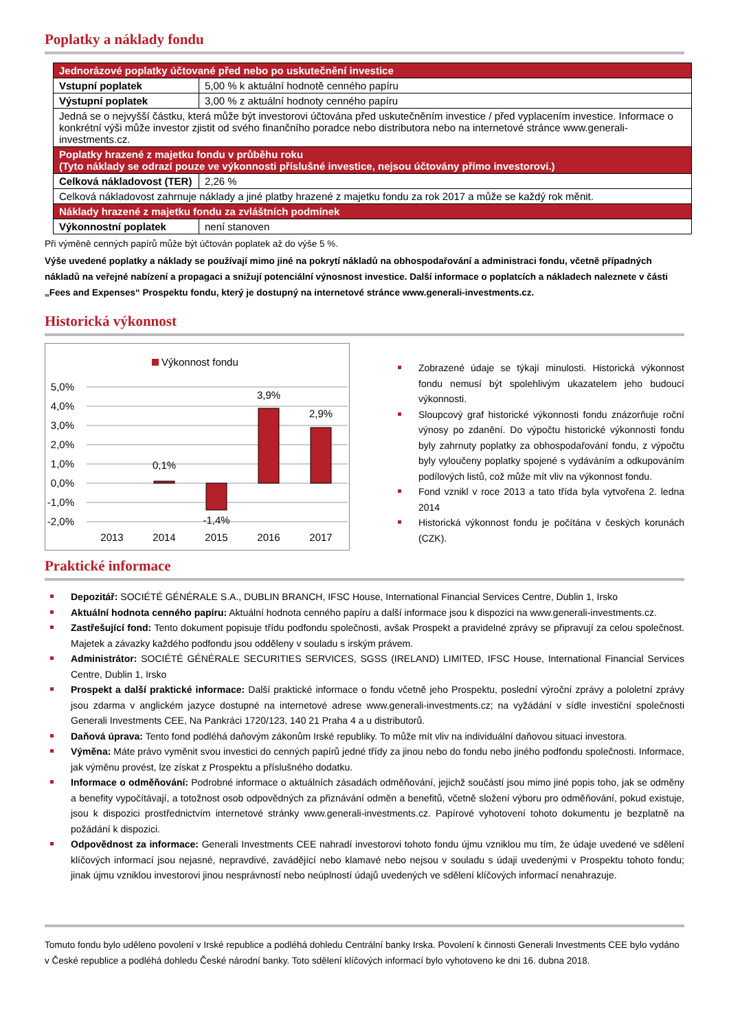Poplatky a náklady fondu
| Jednorázové poplatky účtované před nebo po uskutečnění investice | |
| Vstupní poplatek | 5,00 % k aktuální hodnotě cenného papíru |
| Výstupní poplatek | 3,00 % z aktuální hodnoty cenného papíru |
| Jedná se o nejvyšší částku, která může být investorovi účtována před uskutečněním investice / před vyplacením investice. Informace o konkrétní výši může investor zjistit od svého finančního poradce nebo distributora nebo na internetové stránce www.generali-investments.cz. | |
| Poplatky hrazené z majetku fondu v průběhu roku (Tyto náklady se odrazí pouze ve výkonnosti příslušné investice, nejsou účtovány přímo investorovi.) | |
| Celková nákladovost (TER) | 2,26 % |
| Celková nákladovost zahrnuje náklady a jiné platby hrazené z majetku fondu za rok 2017 a může se každý rok měnit. | |
| Náklady hrazené z majetku fondu za zvláštních podmínek | |
| Výkonnostní poplatek | není stanoven |
Při výměně cenných papírů může být účtován poplatek až do výše 5 %.
Výše uvedené poplatky a náklady se používají mimo jiné na pokrytí nákladů na obhospodařování a administraci fondu, včetně případných nákladů na veřejné nabízení a propagaci a snižují potenciální výnosnost investice. Další informace o poplatcích a nákladech naleznete v části „Fees and Expenses“ Prospektu fondu, který je dostupný na internetové stránce www.generali-investments.cz.
Historická výkonnost
Výkonnost fondu
5,0%
4,0%
3,0%
2,0%
1,0%
0,0%
-1,0%
-2,0%
0,1%
-1,4%
3,9%
2,9%
2013
2014
2015
2016
2017
Zobrazené údaje se týkají minulosti. Historická výkonnost fondu nemusí být spolehlivým ukazatelem jeho budoucí výkonnosti.
Sloupcový graf historické výkonnosti fondu znázorňuje roční výnosy po zdanění. Do výpočtu historické výkonnosti fondu byly zahrnuty poplatky za obhospodařování fondu, z výpočtu byly vyloučeny poplatky spojené s vydáváním a odkupováním podílových listů, což může mít vliv na výkonnost fondu.
Fond vznikl v roce 2013 a tato třída byla vytvořena 2. ledna 2014
Historická výkonnost fondu je počítána v českých korunách (CZK).
Praktické informace
Depozitář: SOCIÉTÉ GÉNÉRALE S.A., DUBLIN BRANCH, IFSC House, International Financial Services Centre, Dublin 1, Irsko
Aktuální hodnota cenného papíru: Aktuální hodnota cenného papíru a další informace jsou k dispozici na www.generali-investments.cz.
Zastřešující fond: Tento dokument popisuje třídu podfondu společnosti, avšak Prospekt a pravidelné zprávy se připravují za celou společnost. Majetek a závazky každého podfondu jsou odděleny v souladu s irským právem.
Administrátor: SOCIÉTÉ GÉNÉRALE SECURITIES SERVICES, SGSS (IRELAND) LIMITED, IFSC House, International Financial Services Centre, Dublin 1, Irsko
Prospekt a další praktické informace: Další praktické informace o fondu včetně jeho Prospektu, poslední výroční zprávy a pololetní zprávy jsou zdarma v anglickém jazyce dostupné na internetové adrese www.generali-investments.cz; na vyžádání v sídle investiční společnosti Generali Investments CEE, Na Pankráci 1720/123, 140 21 Praha 4 a u distributorů.
Daňová úprava: Tento fond podléhá daňovým zákonům Irské republiky. To může mít vliv na individuální daňovou situaci investora.
Výměna: Máte právo vyměnit svou investici do cenných papírů jedné třídy za jinou nebo do fondu nebo jiného podfondu společnosti. Informace, jak výměnu provést, lze získat z Prospektu a příslušného dodatku.
Informace o odměňování: Podrobné informace o aktuálních zásadách odměňování, jejichž součástí jsou mimo jiné popis toho, jak se odměny a benefity vypočítávají, a totožnost osob odpovědných za přiznávání odměn a benefitů, včetně složení výboru pro odměňování, pokud existuje, jsou k dispozici prostřednictvím internetové stránky www.generali-investments.cz. Papírové vyhotovení tohoto dokumentu je bezplatně na požádání k dispozici.
Odpovědnost za informace: Generali Investments CEE nahradí investorovi tohoto fondu újmu vzniklou mu tím, že údaje uvedené ve sdělení klíčových informací jsou nejasné, nepravdivé, zavádějící nebo klamavé nebo nejsou v souladu s údaji uvedenými v Prospektu tohoto fondu; jinak újmu vzniklou investorovi jinou nesprávností nebo neúplností údajů uvedených ve sdělení klíčových informací nenahrazuje.
Tomuto fondu bylo uděleno povolení v Irské republice a podléhá dohledu Centrální banky Irska. Povolení k činnosti Generali Investments CEE bylo vydáno v České republice a podléhá dohledu České národní banky. Toto sdělení klíčových informací bylo vyhotoveno ke dni 16. dubna 2018.